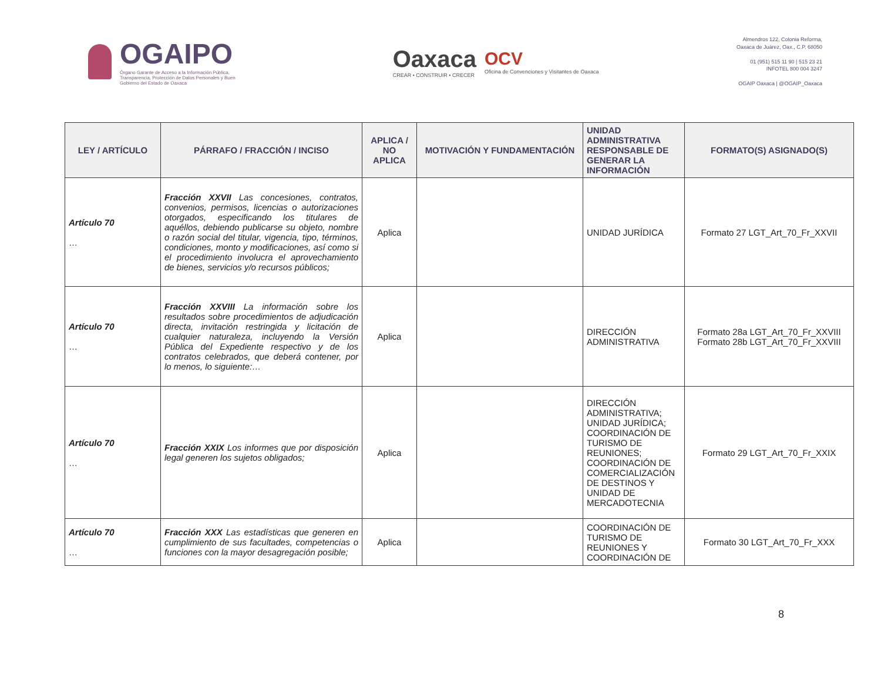OGAIPO
Órgano Garante de Acceso a la Información Pública, Transparencia, Protección de Datos Personales y Buen Gobierno del Estado de Oaxaca
Oaxaca
CREAR • CONSTRUIR • CRECER
OCV
Oficina de Convenciones y Visitantes de Oaxaca
Almendros 122, Colonia Reforma,
Oaxaca de Juárez, Oax., C.P. 68050
01 (951) 515 11 90 | 515 23 21
INFOTEL 800 004 3247
OGAIP Oaxaca | @OGAIP_Oaxaca
| LEY / ARTÍCULO | PÁRRAFO / FRACCIÓN / INCISO | APLICA / NO APLICA | MOTIVACIÓN Y FUNDAMENTACIÓN | UNIDAD ADMINISTRATIVA RESPONSABLE DE GENERAR LA INFORMACIÓN | FORMATO(S) ASIGNADO(S) |
| --- | --- | --- | --- | --- | --- |
| Artículo 70 … | Fracción XXVII Las concesiones, contratos, convenios, permisos, licencias o autorizaciones otorgados, especificando los titulares de aquéllos, debiendo publicarse su objeto, nombre o razón social del titular, vigencia, tipo, términos, condiciones, monto y modificaciones, así como si el procedimiento involucra el aprovechamiento de bienes, servicios y/o recursos públicos; | Aplica | | UNIDAD JURÍDICA | Formato 27 LGT_Art_70_Fr_XXVII |
| Artículo 70 … | Fracción XXVIII La información sobre los resultados sobre procedimientos de adjudicación directa, invitación restringida y licitación de cualquier naturaleza, incluyendo la Versión Pública del Expediente respectivo y de los contratos celebrados, que deberá contener, por lo menos, lo siguiente:… | Aplica | | DIRECCIÓN ADMINISTRATIVA | Formato 28a LGT_Art_70_Fr_XXVIII Formato 28b LGT_Art_70_Fr_XXVIII |
| Artículo 70 … | Fracción XXIX Los informes que por disposición legal generen los sujetos obligados; | Aplica | | DIRECCIÓN ADMINISTRATIVA; UNIDAD JURÍDICA; COORDINACIÓN DE TURISMO DE REUNIONES; COORDINACIÓN DE COMERCIALIZACIÓN DE DESTINOS Y UNIDAD DE MERCADOTECNIA | Formato 29 LGT_Art_70_Fr_XXIX |
| Artículo 70 … | Fracción XXX Las estadísticas que generen en cumplimiento de sus facultades, competencias o funciones con la mayor desagregación posible; | Aplica | | COORDINACIÓN DE TURISMO DE REUNIONES Y COORDINACIÓN DE | Formato 30 LGT_Art_70_Fr_XXX |
8